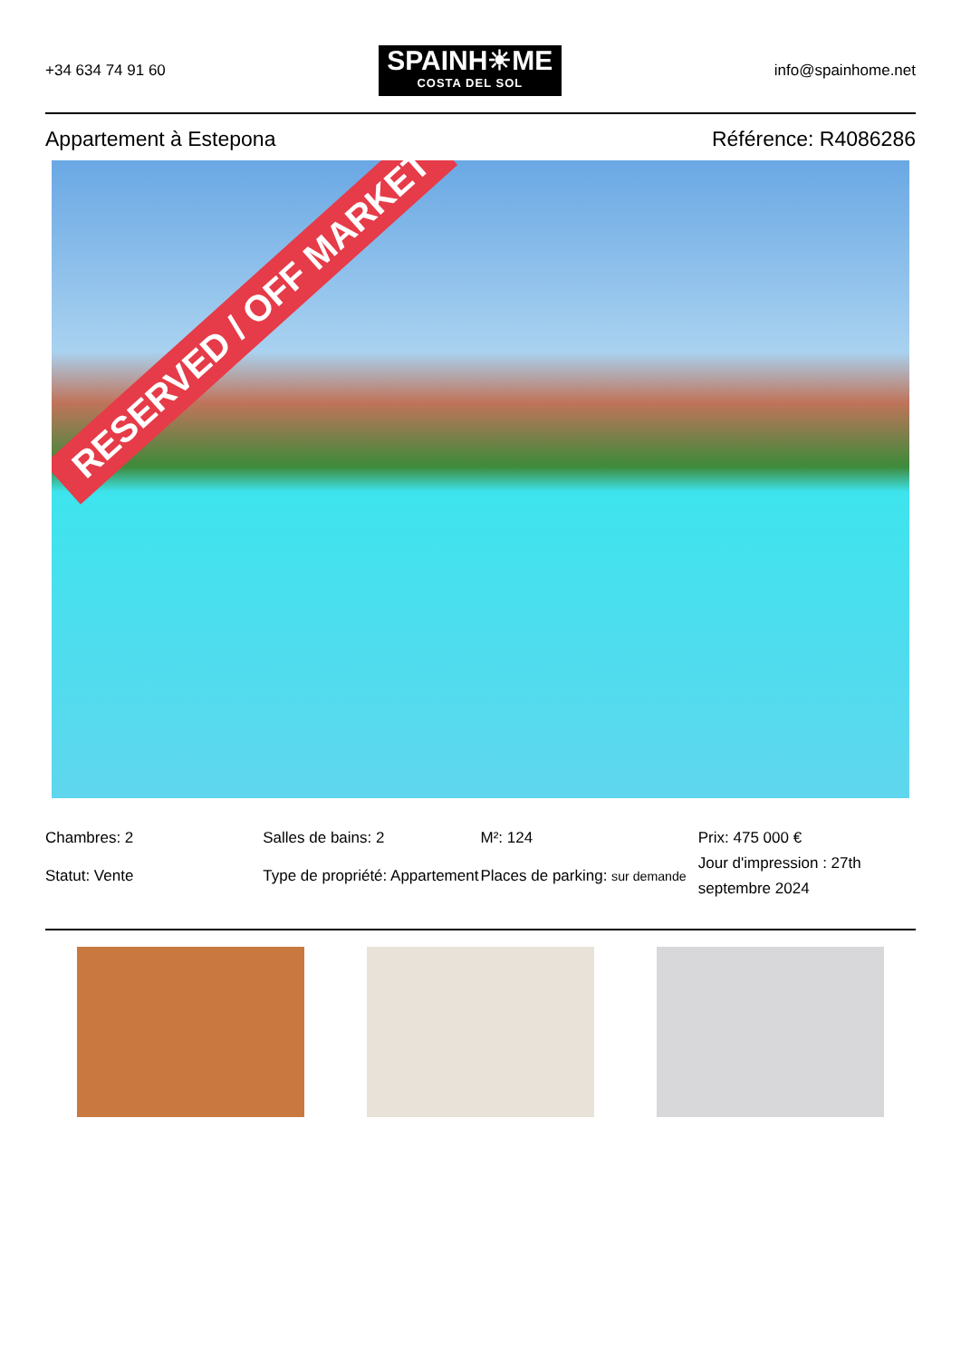+34 634 74 91 60
SPAINH☀ME
COSTA DEL SOL
info@spainhome.net
Appartement à Estepona Référence: R4086286
RESERVED / OFF MARKET
Chambres: 2
Salles de bains: 2
M²: 124
Prix: 475 000 €
Statut: Vente
Type de propriété: Appartement
Places de parking: sur demande
Jour d'impression : 27th septembre 2024